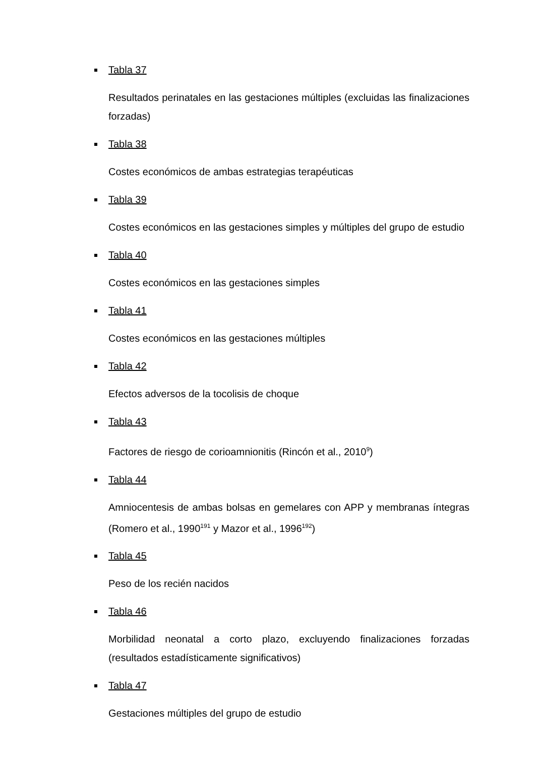Tabla 37
Resultados perinatales en las gestaciones múltiples (excluidas las finalizaciones forzadas)
Tabla 38
Costes económicos de ambas estrategias terapéuticas
Tabla 39
Costes económicos en las gestaciones simples y múltiples del grupo de estudio
Tabla 40
Costes económicos en las gestaciones simples
Tabla 41
Costes económicos en las gestaciones múltiples
Tabla 42
Efectos adversos de la tocolisis de choque
Tabla 43
Factores de riesgo de corioamnionitis (Rincón et al., 2010<sup>9</sup>)
Tabla 44
Amniocentesis de ambas bolsas en gemelares con APP y membranas íntegras (Romero et al., 1990<sup>191</sup> y Mazor et al., 1996<sup>192</sup>)
Tabla 45
Peso de los recién nacidos
Tabla 46
Morbilidad neonatal a corto plazo, excluyendo finalizaciones forzadas (resultados estadísticamente significativos)
Tabla 47
Gestaciones múltiples del grupo de estudio